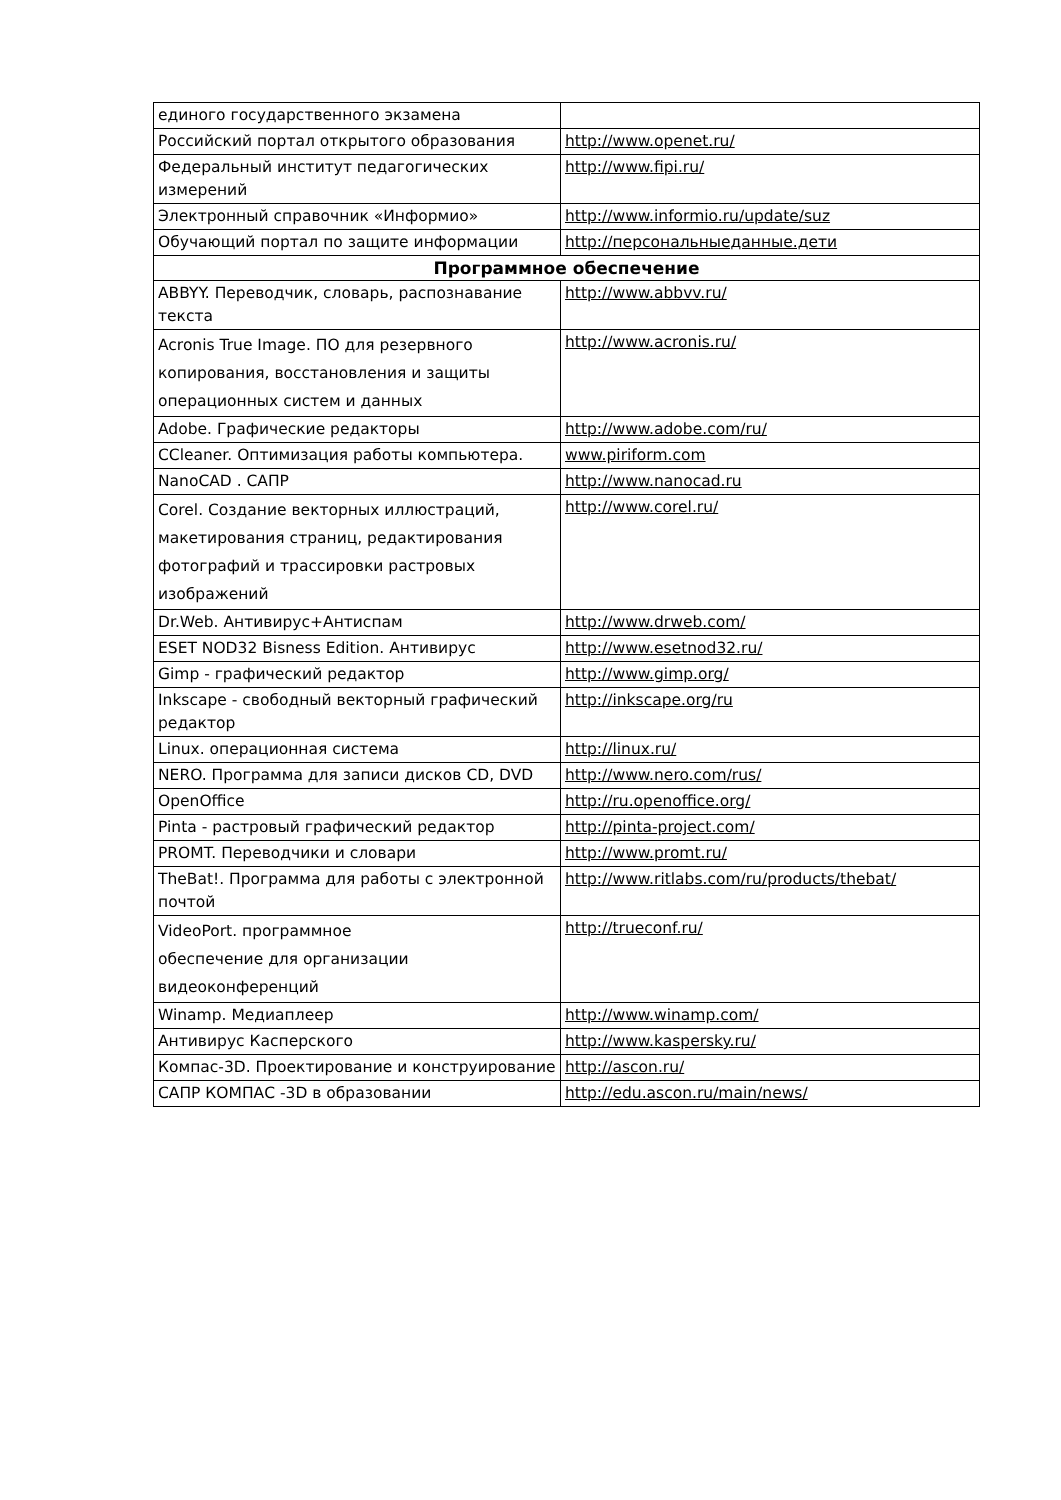| единого государственного экзамена | |
| Российский портал открытого образования | http://www.openet.ru/ |
| Федеральный институт педагогических измерений | http://www.fipi.ru/ |
| Электронный справочник «Информио» | http://www.informio.ru/update/suz |
| Обучающий портал по защите информации | http://персональныеданные.дети |
| Программное обеспечение | |
| ABBYY. Переводчик, словарь, распознавание текста | http://www.abbvv.ru/ |
| Acronis True Image. ПО для резервного копирования, восстановления и защиты операционных систем и данных | http://www.acronis.ru/ |
| Adobe. Графические редакторы | http://www.adobe.com/ru/ |
| CCleaner. Оптимизация работы компьютера. | www.piriform.com |
| NanoCAD . САПР | http://www.nanocad.ru |
| Corel. Создание векторных иллюстраций, макетирования страниц, редактирования фотографий и трассировки растровых изображений | http://www.corel.ru/ |
| Dr.Web. Антивирус+Антиспам | http://www.drweb.com/ |
| ESET NOD32 Bisness Edition. Антивирус | http://www.esetnod32.ru/ |
| Gimp - графический редактор | http://www.gimp.org/ |
| Inkscape - свободный векторный графический редактор | http://inkscape.org/ru |
| Linux. операционная система | http://linux.ru/ |
| NERO. Программа для записи дисков CD, DVD | http://www.nero.com/rus/ |
| OpenOffice | http://ru.openoffice.org/ |
| Pinta - растровый графический редактор | http://pinta-project.com/ |
| PROMT. Переводчики и словари | http://www.promt.ru/ |
| TheBat!. Программа для работы с электронной почтой | http://www.ritlabs.com/ru/products/thebat/ |
| VideoPort. программное обеспечение для организации видеоконференций | http://trueconf.ru/ |
| Winamp. Медиаплеер | http://www.winamp.com/ |
| Антивирус Касперского | http://www.kaspersky.ru/ |
| Компас-3D. Проектирование и конструирование | http://ascon.ru/ |
| САПР КОМПАС -3D в образовании | http://edu.ascon.ru/main/news/ |